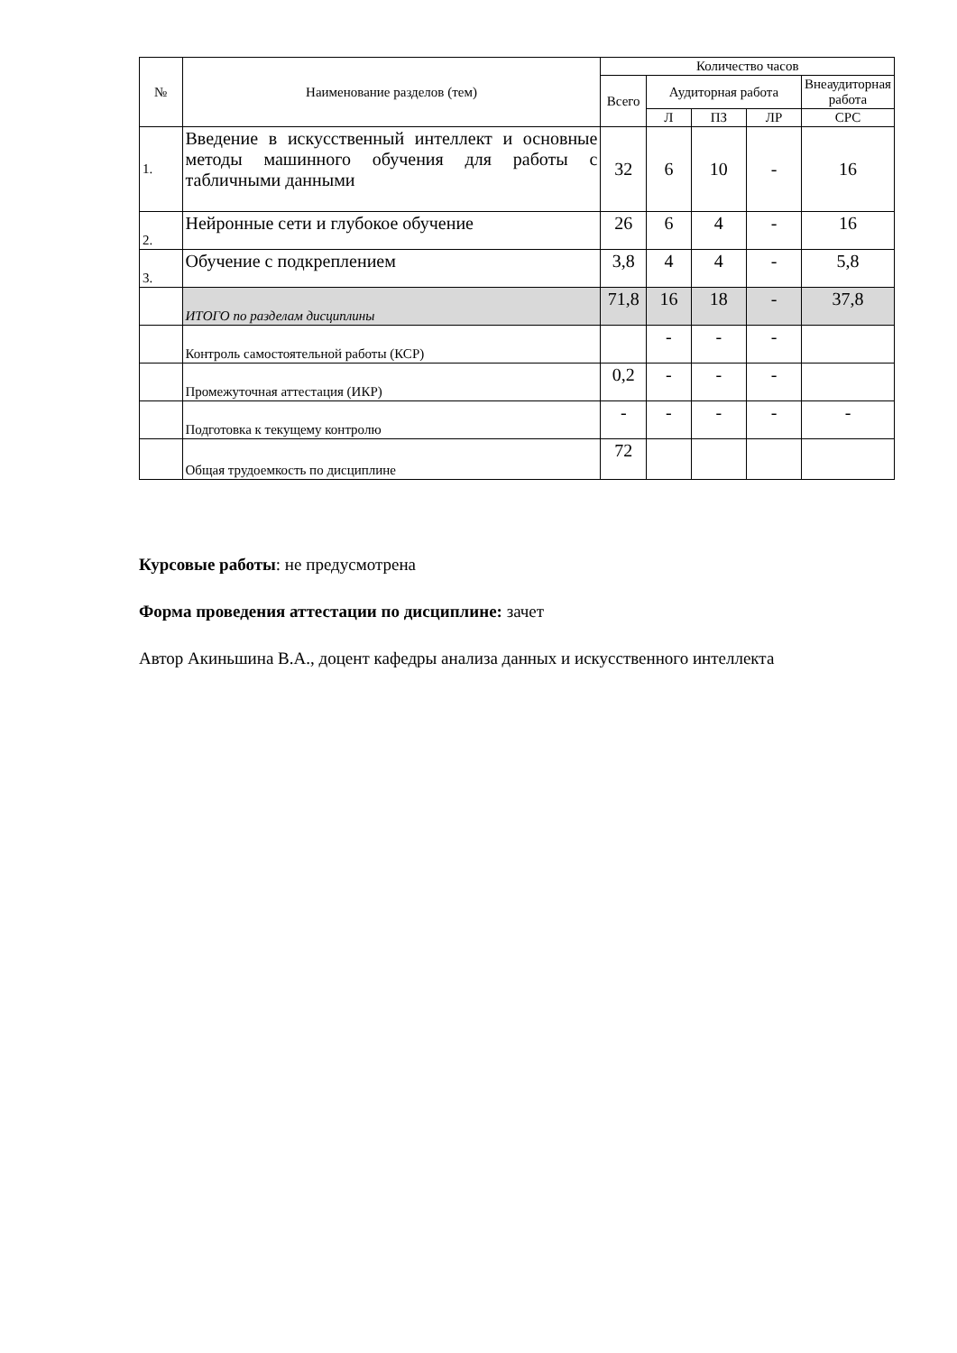| № | Наименование разделов (тем) | Количество часов | | | | |
| --- | --- | --- | --- | --- | --- | --- |
| | | Всего | Аудиторная работа | | | Внеаудиторная работа |
| | | | Л | ПЗ | ЛР | СРС |
| 1. | Введение в искусственный интеллект и основные методы машинного обучения для работы с табличными данными | 32 | 6 | 10 | - | 16 |
| 2. | Нейронные сети и глубокое обучение | 26 | 6 | 4 | - | 16 |
| 3. | Обучение с подкреплением | 3,8 | 4 | 4 | - | 5,8 |
| | ИТОГО по разделам дисциплины | 71,8 | 16 | 18 | - | 37,8 |
| | Контроль самостоятельной работы (КСР) | | - | - | - | |
| | Промежуточная аттестация (ИКР) | 0,2 | - | - | - | |
| | Подготовка к текущему контролю | - | - | - | - | - |
| | Общая трудоемкость по дисциплине | 72 | | | | |
Курсовые работы: не предусмотрена
Форма проведения аттестации по дисциплине: зачет
Автор Акиньшина В.А., доцент кафедры анализа данных и искусственного интеллекта